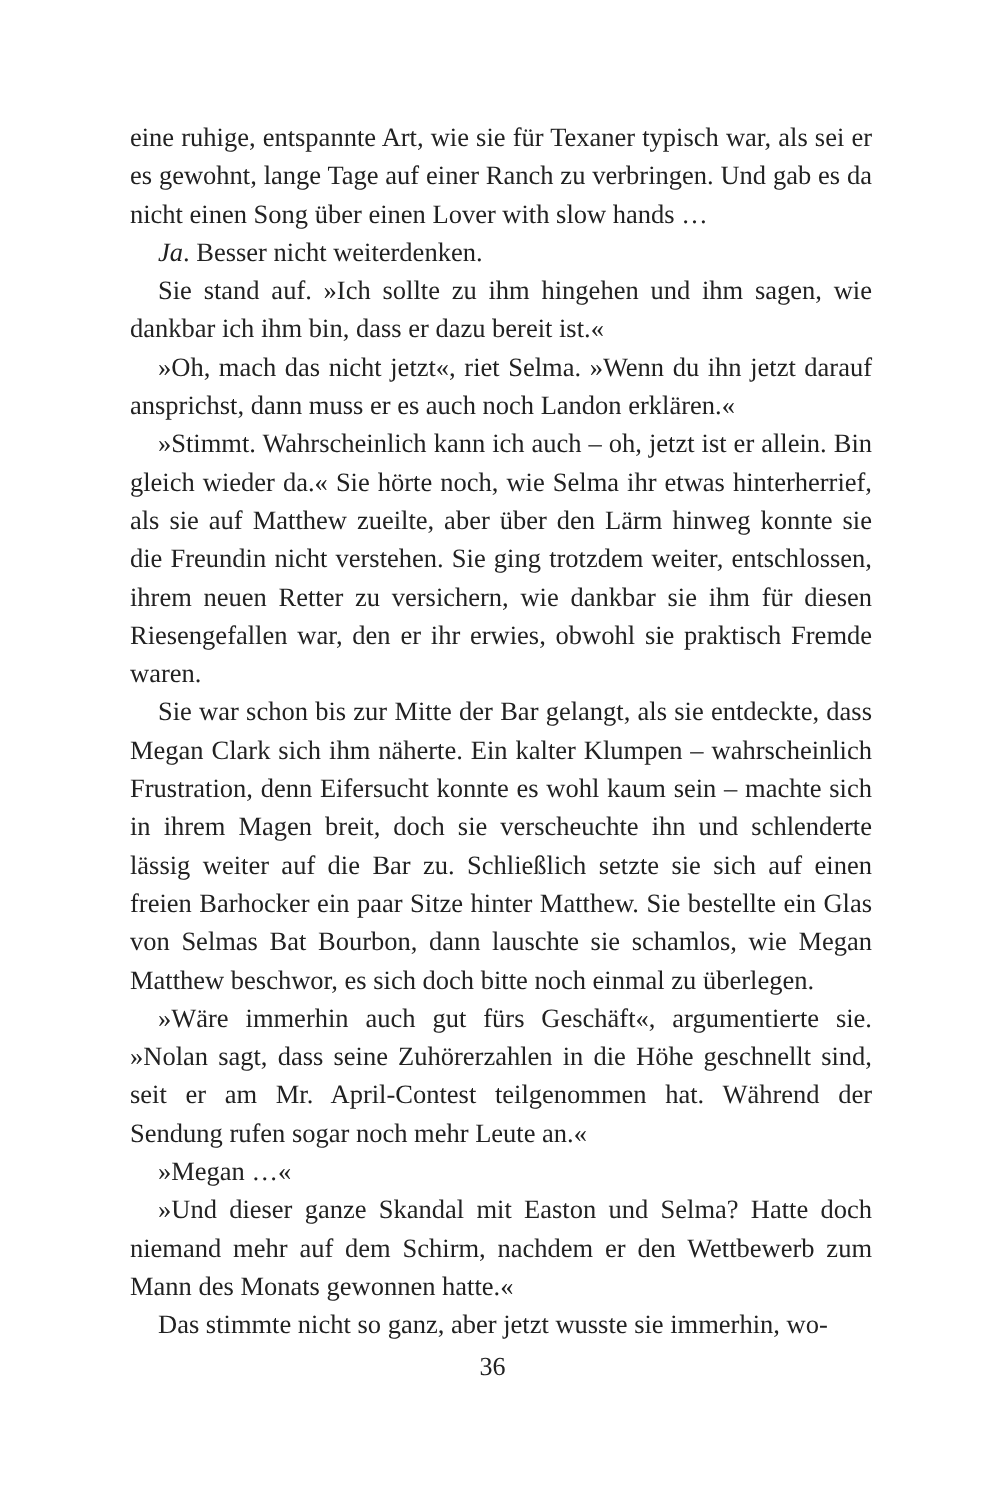eine ruhige, entspannte Art, wie sie für Texaner typisch war, als sei er es gewohnt, lange Tage auf einer Ranch zu verbringen. Und gab es da nicht einen Song über einen Lover with slow hands …
Ja. Besser nicht weiterdenken.
Sie stand auf. »Ich sollte zu ihm hingehen und ihm sagen, wie dankbar ich ihm bin, dass er dazu bereit ist.«
»Oh, mach das nicht jetzt«, riet Selma. »Wenn du ihn jetzt darauf ansprichst, dann muss er es auch noch Landon erklären.«
»Stimmt. Wahrscheinlich kann ich auch – oh, jetzt ist er allein. Bin gleich wieder da.« Sie hörte noch, wie Selma ihr etwas hinterherrief, als sie auf Matthew zueilte, aber über den Lärm hinweg konnte sie die Freundin nicht verstehen. Sie ging trotzdem weiter, entschlossen, ihrem neuen Retter zu versichern, wie dankbar sie ihm für diesen Riesengefallen war, den er ihr erwies, obwohl sie praktisch Fremde waren.
Sie war schon bis zur Mitte der Bar gelangt, als sie entdeckte, dass Megan Clark sich ihm näherte. Ein kalter Klumpen – wahrscheinlich Frustration, denn Eifersucht konnte es wohl kaum sein – machte sich in ihrem Magen breit, doch sie verscheuchte ihn und schlenderte lässig weiter auf die Bar zu. Schließlich setzte sie sich auf einen freien Barhocker ein paar Sitze hinter Matthew. Sie bestellte ein Glas von Selmas Bat Bourbon, dann lauschte sie schamlos, wie Megan Matthew beschwor, es sich doch bitte noch einmal zu überlegen.
»Wäre immerhin auch gut fürs Geschäft«, argumentierte sie. »Nolan sagt, dass seine Zuhörerzahlen in die Höhe geschnellt sind, seit er am Mr. April-Contest teilgenommen hat. Während der Sendung rufen sogar noch mehr Leute an.«
»Megan …«
»Und dieser ganze Skandal mit Easton und Selma? Hatte doch niemand mehr auf dem Schirm, nachdem er den Wettbewerb zum Mann des Monats gewonnen hatte.«
Das stimmte nicht so ganz, aber jetzt wusste sie immerhin, wo-
36